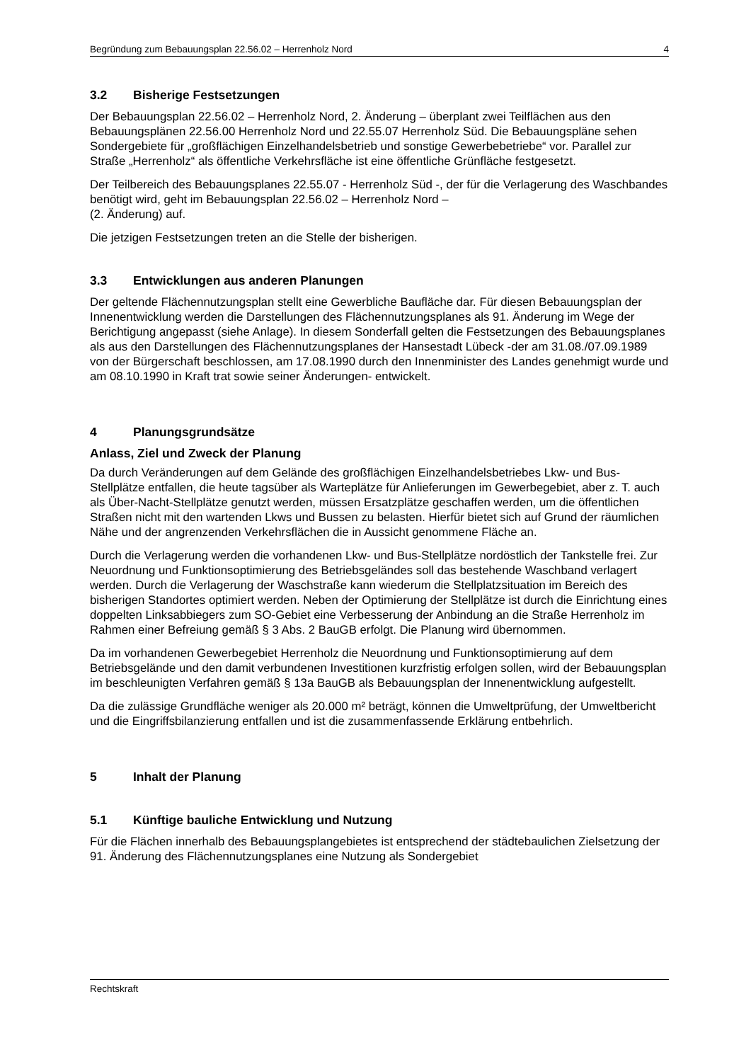Begründung zum Bebauungsplan 22.56.02 – Herrenholz Nord 4
3.2 Bisherige Festsetzungen
Der Bebauungsplan 22.56.02 – Herrenholz Nord, 2. Änderung – überplant zwei Teilflächen aus den Bebauungsplänen 22.56.00 Herrenholz Nord und 22.55.07 Herrenholz Süd. Die Bebauungspläne sehen Sondergebiete für „großflächigen Einzelhandelsbetrieb und sonstige Gewerbebetriebe“ vor. Parallel zur Straße „Herrenholz“ als öffentliche Verkehrsfläche ist eine öffentliche Grünfläche festgesetzt.
Der Teilbereich des Bebauungsplanes 22.55.07 - Herrenholz Süd -, der für die Verlagerung des Waschbandes benötigt wird, geht im Bebauungsplan 22.56.02 – Herrenholz Nord –
(2. Änderung) auf.
Die jetzigen Festsetzungen treten an die Stelle der bisherigen.
3.3 Entwicklungen aus anderen Planungen
Der geltende Flächennutzungsplan stellt eine Gewerbliche Baufläche dar. Für diesen Bebauungsplan der Innenentwicklung werden die Darstellungen des Flächennutzungsplanes als 91. Änderung im Wege der Berichtigung angepasst (siehe Anlage). In diesem Sonderfall gelten die Festsetzungen des Bebauungsplanes als aus den Darstellungen des Flächennutzungsplanes der Hansestadt Lübeck -der am 31.08./07.09.1989 von der Bürgerschaft beschlossen, am 17.08.1990 durch den Innenminister des Landes genehmigt wurde und am 08.10.1990 in Kraft trat sowie seiner Änderungen- entwickelt.
4 Planungsgrundsätze
Anlass, Ziel und Zweck der Planung
Da durch Veränderungen auf dem Gelände des großflächigen Einzelhandelsbetriebes Lkw- und Bus-Stellplätze entfallen, die heute tagsüber als Warteplätze für Anlieferungen im Gewerbegebiet, aber z. T. auch als Über-Nacht-Stellplätze genutzt werden, müssen Ersatzplätze geschaffen werden, um die öffentlichen Straßen nicht mit den wartenden Lkws und Bussen zu belasten. Hierfür bietet sich auf Grund der räumlichen Nähe und der angrenzenden Verkehrsflächen die in Aussicht genommene Fläche an.
Durch die Verlagerung werden die vorhandenen Lkw- und Bus-Stellplätze nordöstlich der Tankstelle frei. Zur Neuordnung und Funktionsoptimierung des Betriebsgeländes soll das bestehende Waschband verlagert werden. Durch die Verlagerung der Waschstraße kann wiederum die Stellplatzsituation im Bereich des bisherigen Standortes optimiert werden. Neben der Optimierung der Stellplätze ist durch die Einrichtung eines doppelten Linksabbiegers zum SO-Gebiet eine Verbesserung der Anbindung an die Straße Herrenholz im Rahmen einer Befreiung gemäß § 3 Abs. 2 BauGB erfolgt. Die Planung wird übernommen.
Da im vorhandenen Gewerbegebiet Herrenholz die Neuordnung und Funktionsoptimierung auf dem Betriebsgelände und den damit verbundenen Investitionen kurzfristig erfolgen sollen, wird der Bebauungsplan im beschleunigten Verfahren gemäß § 13a BauGB als Bebauungsplan der Innenentwicklung aufgestellt.
Da die zulässige Grundfläche weniger als 20.000 m² beträgt, können die Umweltprüfung, der Umweltbericht und die Eingriffsbilanzierung entfallen und ist die zusammenfassende Erklärung entbehrlich.
5 Inhalt der Planung
5.1 Künftige bauliche Entwicklung und Nutzung
Für die Flächen innerhalb des Bebauungsplangebietes ist entsprechend der städtebaulichen Zielsetzung der 91. Änderung des Flächennutzungsplanes eine Nutzung als Sondergebiet
Rechtskraft